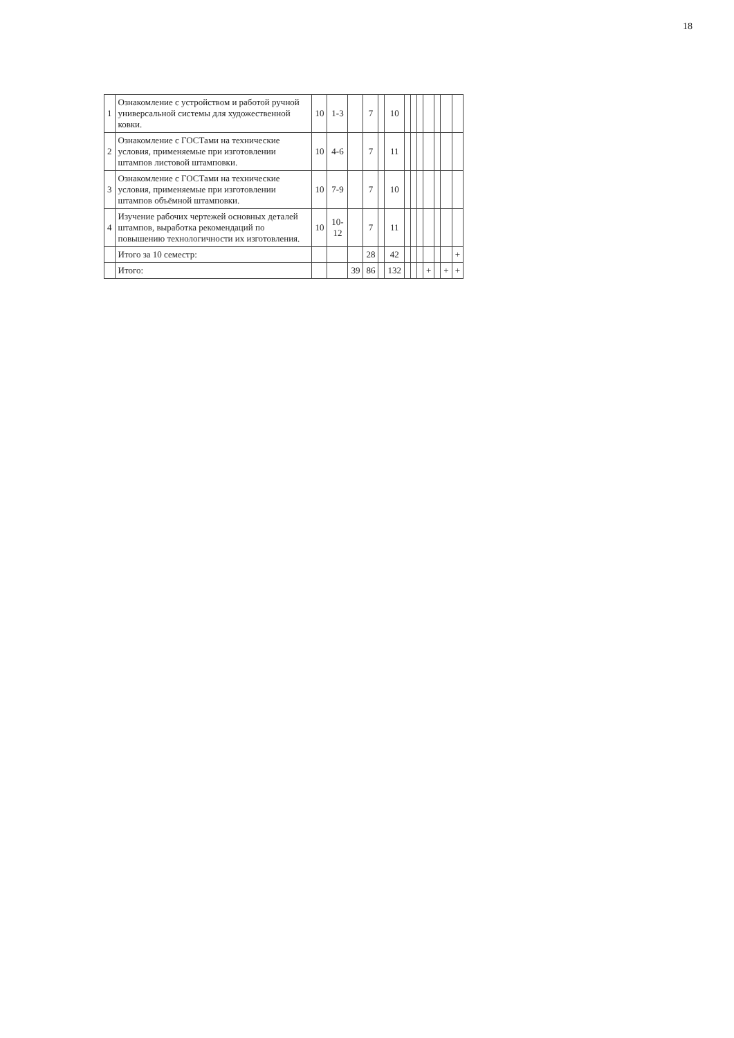18
| 1 | Ознакомление с устройством и работой ручной универсальной системы для художественной ковки. | 10 | 1-3 | | 7 | | 10 | | | | | | | |
| 2 | Ознакомление с ГОСТами на технические условия, применяемые при изготовлении штампов листовой штамповки. | 10 | 4-6 | | 7 | | 11 | | | | | | | |
| 3 | Ознакомление с ГОСТами на технические условия, применяемые при изготовлении штампов объёмной штамповки. | 10 | 7-9 | | 7 | | 10 | | | | | | | |
| 4 | Изучение рабочих чертежей основных деталей штампов, выработка рекомендаций по повышению технологичности их изготовления. | 10 | 10-12 | | 7 | | 11 | | | | | | | |
| | Итого за 10 семестр: | | | | 28 | | 42 | | | | | | | + |
| | Итого: | | | 39 | 86 | | 132 | | | | + | | + | + |